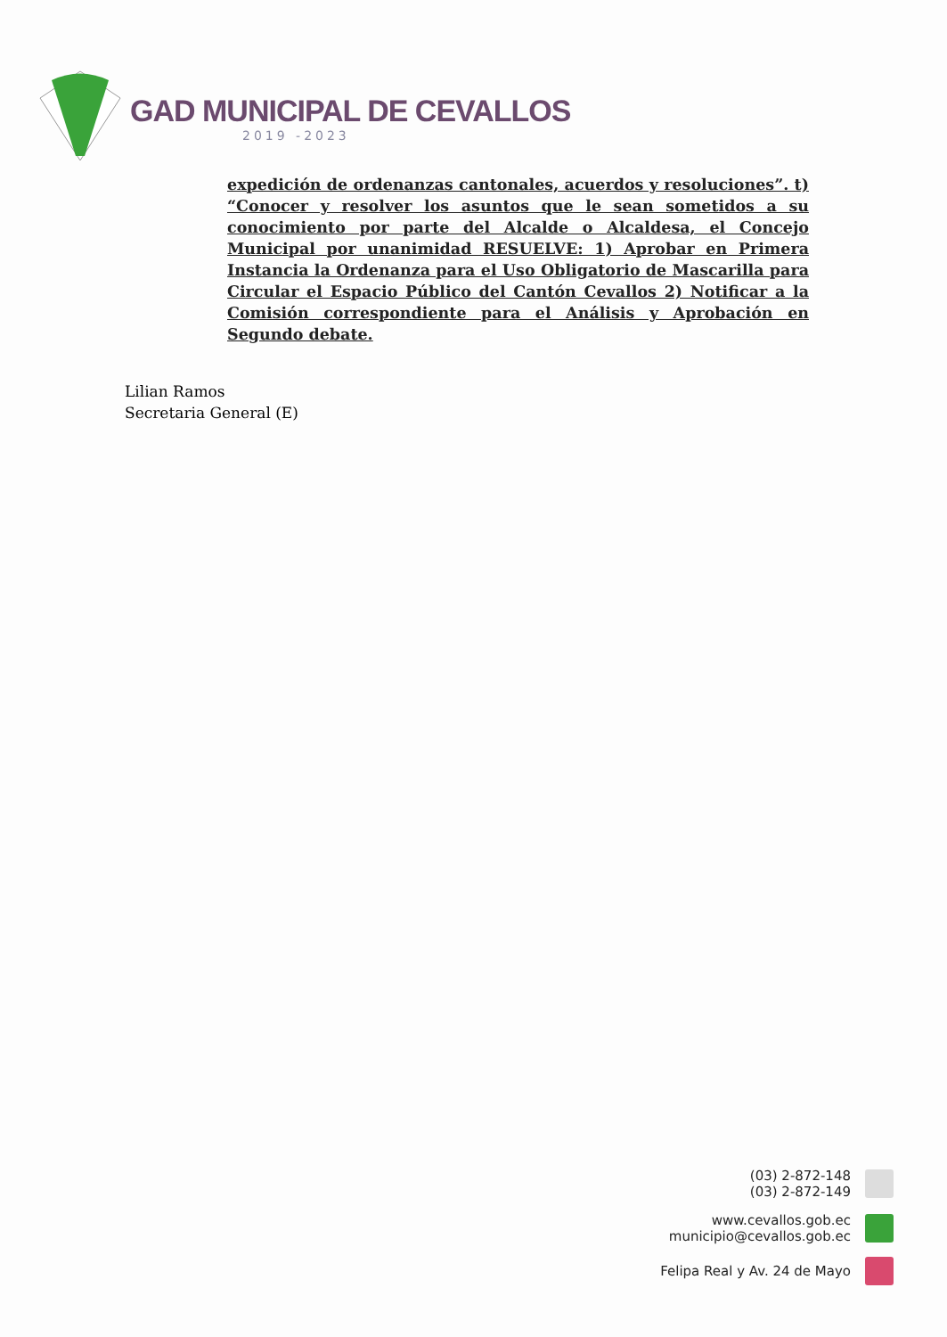GAD MUNICIPAL DE CEVALLOS
2019 -2023
expedición de ordenanzas cantonales, acuerdos y resoluciones”. t) “Conocer y resolver los asuntos que le sean sometidos a su conocimiento por parte del Alcalde o Alcaldesa, el Concejo Municipal por unanimidad RESUELVE: 1) Aprobar en Primera Instancia la Ordenanza para el Uso Obligatorio de Mascarilla para Circular el Espacio Público del Cantón Cevallos 2) Notificar a la Comisión correspondiente para el Análisis y Aprobación en Segundo debate.
Lilian Ramos
Secretaria General (E)
(03) 2-872-148
(03) 2-872-149
www.cevallos.gob.ec
municipio@cevallos.gob.ec
Felipa Real y Av. 24 de Mayo